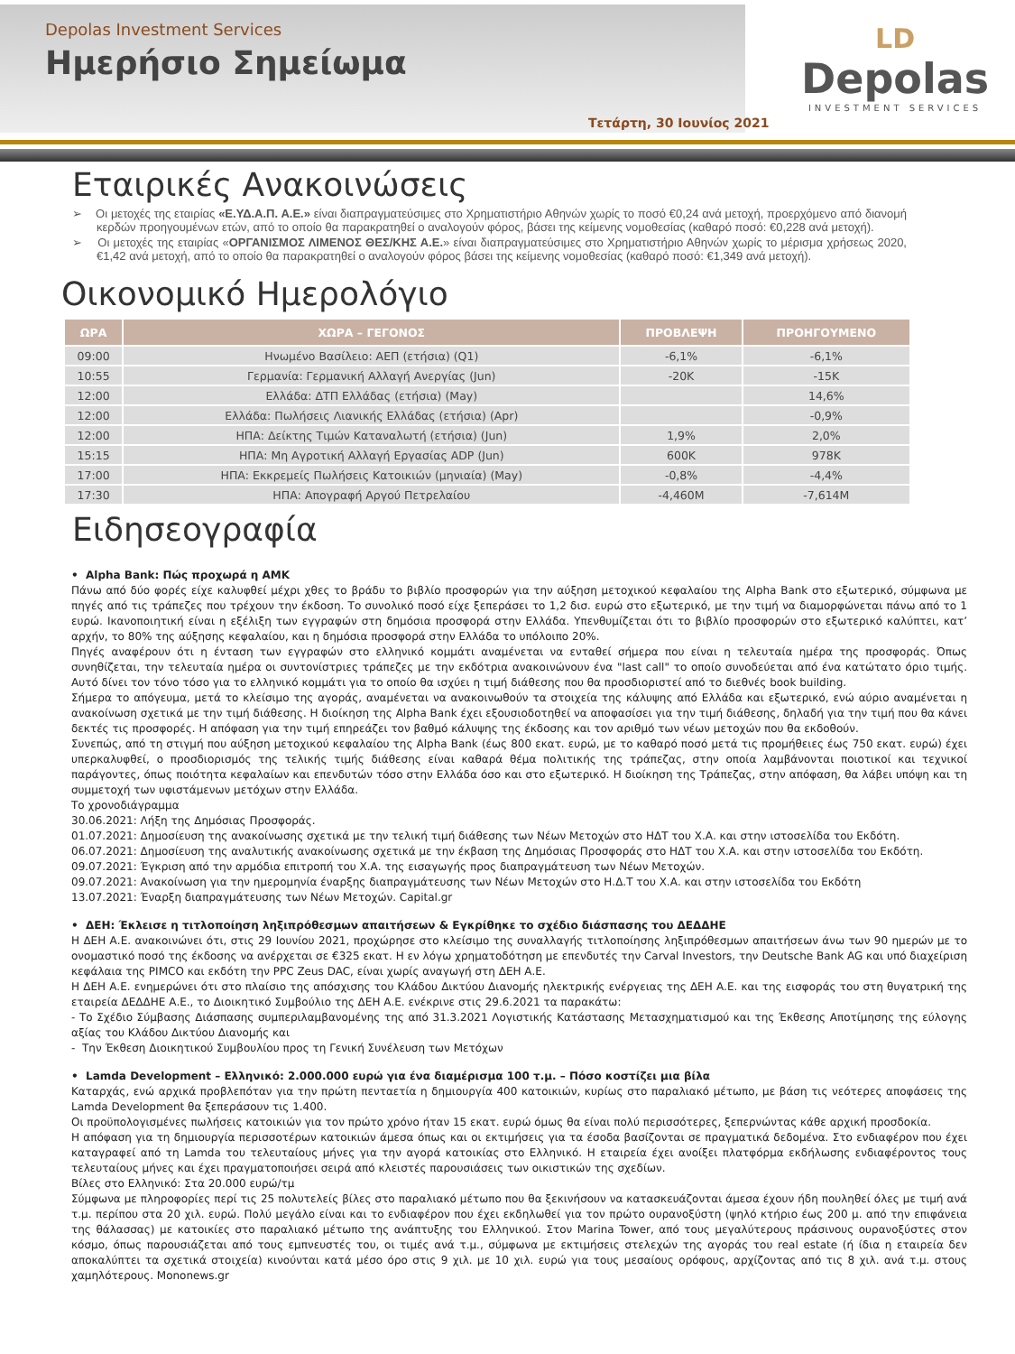Depolas Investment Services
Ημερήσιο Σημείωμα
Τετάρτη, 30 Ιουνίος 2021
LD
Depolas
INVESTMENT SERVICES
Εταιρικές Ανακοινώσεις
➢ Οι μετοχές της εταιρίας «Ε.ΥΔ.Α.Π. Α.Ε.» είναι διαπραγματεύσιμες στο Χρηματιστήριο Αθηνών χωρίς το ποσό €0,24 ανά μετοχή, προερχόμενο από διανομή κερδών προηγουμένων ετών, από το οποίο θα παρακρατηθεί ο αναλογούν φόρος, βάσει της κείμενης νομοθεσίας (καθαρό ποσό: €0,228 ανά μετοχή).
➢ Οι μετοχές της εταιρίας «ΟΡΓΑΝΙΣΜΟΣ ΛΙΜΕΝΟΣ ΘΕΣ/ΚΗΣ Α.Ε.» είναι διαπραγματεύσιμες στο Χρηματιστήριο Αθηνών χωρίς το μέρισμα χρήσεως 2020, €1,42 ανά μετοχή, από το οποίο θα παρακρατηθεί ο αναλογούν φόρος βάσει της κείμενης νομοθεσίας (καθαρό ποσό: €1,349 ανά μετοχή).
Οικονομικό Ημερολόγιο
| ΩΡΑ | ΧΩΡΑ – ΓΕΓΟΝΟΣ | ΠΡΟΒΛΕΨΗ | ΠΡΟΗΓΟΥΜΕΝΟ |
| --- | --- | --- | --- |
| 09:00 | Ηνωμένο Βασίλειο: ΑΕΠ (ετήσια) (Q1) | -6,1% | -6,1% |
| 10:55 | Γερμανία: Γερμανική Αλλαγή Ανεργίας (Jun) | -20K | -15K |
| 12:00 | Ελλάδα: ΔΤΠ Ελλάδας (ετήσια) (May) | | 14,6% |
| 12:00 | Ελλάδα: Πωλήσεις Λιανικής Ελλάδας (ετήσια) (Apr) | | -0,9% |
| 12:00 | ΗΠΑ: Δείκτης Τιμών Καταναλωτή (ετήσια) (Jun) | 1,9% | 2,0% |
| 15:15 | ΗΠΑ: Μη Αγροτική Αλλαγή Εργασίας ADP (Jun) | 600K | 978K |
| 17:00 | ΗΠΑ: Εκκρεμείς Πωλήσεις Κατοικιών (μηνιαία) (May) | -0,8% | -4,4% |
| 17:30 | ΗΠΑ: Απογραφή Αργού Πετρελαίου | -4,460M | -7,614M |
Ειδησεογραφία
• Alpha Bank: Πώς προχωρά η ΑΜΚ
Πάνω από δύο φορές είχε καλυφθεί μέχρι χθες το βράδυ το βιβλίο προσφορών για την αύξηση μετοχικού κεφαλαίου της Alpha Bank στο εξωτερικό, σύμφωνα με πηγές από τις τράπεζες που τρέχουν την έκδοση. Το συνολικό ποσό είχε ξεπεράσει το 1,2 δισ. ευρώ στο εξωτερικό, με την τιμή να διαμορφώνεται πάνω από το 1 ευρώ. Ικανοποιητική είναι η εξέλιξη των εγγραφών στη δημόσια προσφορά στην Ελλάδα. Υπενθυμίζεται ότι το βιβλίο προσφορών στο εξωτερικό καλύπτει, κατ’ αρχήν, το 80% της αύξησης κεφαλαίου, και η δημόσια προσφορά στην Ελλάδα το υπόλοιπο 20%.
Πηγές αναφέρουν ότι η ένταση των εγγραφών στο ελληνικό κομμάτι αναμένεται να ενταθεί σήμερα που είναι η τελευταία ημέρα της προσφοράς. Όπως συνηθίζεται, την τελευταία ημέρα οι συντονίστριες τράπεζες με την εκδότρια ανακοινώνουν ένα "last call" το οποίο συνοδεύεται από ένα κατώτατο όριο τιμής. Αυτό δίνει τον τόνο τόσο για το ελληνικό κομμάτι για το οποίο θα ισχύει η τιμή διάθεσης που θα προσδιοριστεί από το διεθνές book building.
Σήμερα το απόγευμα, μετά το κλείσιμο της αγοράς, αναμένεται να ανακοινωθούν τα στοιχεία της κάλυψης από Ελλάδα και εξωτερικό, ενώ αύριο αναμένεται η ανακοίνωση σχετικά με την τιμή διάθεσης. Η διοίκηση της Alpha Bank έχει εξουσιοδοτηθεί να αποφασίσει για την τιμή διάθεσης, δηλαδή για την τιμή που θα κάνει δεκτές τις προσφορές. Η απόφαση για την τιμή επηρεάζει τον βαθμό κάλυψης της έκδοσης και τον αριθμό των νέων μετοχών που θα εκδοθούν.
Συνεπώς, από τη στιγμή που αύξηση μετοχικού κεφαλαίου της Alpha Bank (έως 800 εκατ. ευρώ, με το καθαρό ποσό μετά τις προμήθειες έως 750 εκατ. ευρώ) έχει υπερκαλυφθεί, ο προσδιορισμός της τελικής τιμής διάθεσης είναι καθαρά θέμα πολιτικής της τράπεζας, στην οποία λαμβάνονται ποιοτικοί και τεχνικοί παράγοντες, όπως ποιότητα κεφαλαίων και επενδυτών τόσο στην Ελλάδα όσο και στο εξωτερικό. Η διοίκηση της Τράπεζας, στην απόφαση, θα λάβει υπόψη και τη συμμετοχή των υφιστάμενων μετόχων στην Ελλάδα.
Το χρονοδιάγραμμα
30.06.2021: Λήξη της Δημόσιας Προσφοράς.
01.07.2021: Δημοσίευση της ανακοίνωσης σχετικά με την τελική τιμή διάθεσης των Νέων Μετοχών στο ΗΔΤ του Χ.Α. και στην ιστοσελίδα του Εκδότη.
06.07.2021: Δημοσίευση της αναλυτικής ανακοίνωσης σχετικά με την έκβαση της Δημόσιας Προσφοράς στο ΗΔΤ του Χ.Α. και στην ιστοσελίδα του Εκδότη.
09.07.2021: Έγκριση από την αρμόδια επιτροπή του Χ.Α. της εισαγωγής προς διαπραγμάτευση των Νέων Μετοχών.
09.07.2021: Ανακοίνωση για την ημερομηνία έναρξης διαπραγμάτευσης των Νέων Μετοχών στο Η.Δ.Τ του Χ.Α. και στην ιστοσελίδα του Εκδότη
13.07.2021: Έναρξη διαπραγμάτευσης των Νέων Μετοχών. Capital.gr
• ΔΕΗ: Έκλεισε η τιτλοποίηση ληξιπρόθεσμων απαιτήσεων & Εγκρίθηκε το σχέδιο διάσπασης του ΔΕΔΔΗΕ
Η ΔΕΗ Α.Ε. ανακοινώνει ότι, στις 29 Ιουνίου 2021, προχώρησε στο κλείσιμο της συναλλαγής τιτλοποίησης ληξιπρόθεσμων απαιτήσεων άνω των 90 ημερών με το ονομαστικό ποσό της έκδοσης να ανέρχεται σε €325 εκατ. Η εν λόγω χρηματοδότηση με επενδυτές την Carval Investors, την Deutsche Bank AG και υπό διαχείριση κεφάλαια της PIMCO και εκδότη την PPC Zeus DAC, είναι χωρίς αναγωγή στη ΔΕΗ Α.Ε.
Η ΔΕΗ Α.Ε. ενημερώνει ότι στο πλαίσιο της απόσχισης του Κλάδου Δικτύου Διανομής ηλεκτρικής ενέργειας της ΔΕΗ Α.Ε. και της εισφοράς του στη θυγατρική της εταιρεία ΔΕΔΔΗΕ Α.Ε., το Διοικητικό Συμβούλιο της ΔΕΗ Α.Ε. ενέκρινε στις 29.6.2021 τα παρακάτω:
- Το Σχέδιο Σύμβασης Διάσπασης συμπεριλαμβανομένης της από 31.3.2021 Λογιστικής Κατάστασης Μετασχηματισμού και της Έκθεσης Αποτίμησης της εύλογης αξίας του Κλάδου Δικτύου Διανομής και
- Την Έκθεση Διοικητικού Συμβουλίου προς τη Γενική Συνέλευση των Μετόχων
• Lamda Development – Ελληνικό: 2.000.000 ευρώ για ένα διαμέρισμα 100 τ.μ. – Πόσο κοστίζει μια βίλα
Καταρχάς, ενώ αρχικά προβλεπόταν για την πρώτη πενταετία η δημιουργία 400 κατοικιών, κυρίως στο παραλιακό μέτωπο, με βάση τις νεότερες αποφάσεις της Lamda Development θα ξεπεράσουν τις 1.400.
Οι προϋπολογισμένες πωλήσεις κατοικιών για τον πρώτο χρόνο ήταν 15 εκατ. ευρώ όμως θα είναι πολύ περισσότερες, ξεπερνώντας κάθε αρχική προσδοκία.
Η απόφαση για τη δημιουργία περισσοτέρων κατοικιών άμεσα όπως και οι εκτιμήσεις για τα έσοδα βασίζονται σε πραγματικά δεδομένα. Στο ενδιαφέρον που έχει καταγραφεί από τη Lamda του τελευταίους μήνες για την αγορά κατοικίας στο Ελληνικό. Η εταιρεία έχει ανοίξει πλατφόρμα εκδήλωσης ενδιαφέροντος τους τελευταίους μήνες και έχει πραγματοποιήσει σειρά από κλειστές παρουσιάσεις των οικιστικών της σχεδίων.
Βίλες στο Ελληνικό: Στα 20.000 ευρώ/τμ
Σύμφωνα με πληροφορίες περί τις 25 πολυτελείς βίλες στο παραλιακό μέτωπο που θα ξεκινήσουν να κατασκευάζονται άμεσα έχουν ήδη πουληθεί όλες με τιμή ανά τ.μ. περίπου στα 20 χιλ. ευρώ. Πολύ μεγάλο είναι και το ενδιαφέρον που έχει εκδηλωθεί για τον πρώτο ουρανοξύστη (ψηλό κτήριο έως 200 μ. από την επιφάνεια της θάλασσας) με κατοικίες στο παραλιακό μέτωπο της ανάπτυξης του Ελληνικού. Στον Marina Tower, από τους μεγαλύτερους πράσινους ουρανοξύστες στον κόσμο, όπως παρουσιάζεται από τους εμπνευστές του, οι τιμές ανά τ.μ., σύμφωνα με εκτιμήσεις στελεχών της αγοράς του real estate (ή ίδια η εταιρεία δεν αποκαλύπτει τα σχετικά στοιχεία) κινούνται κατά μέσο όρο στις 9 χιλ. με 10 χιλ. ευρώ για τους μεσαίους ορόφους, αρχίζοντας από τις 8 χιλ. ανά τ.μ. στους χαμηλότερους. Mononews.gr